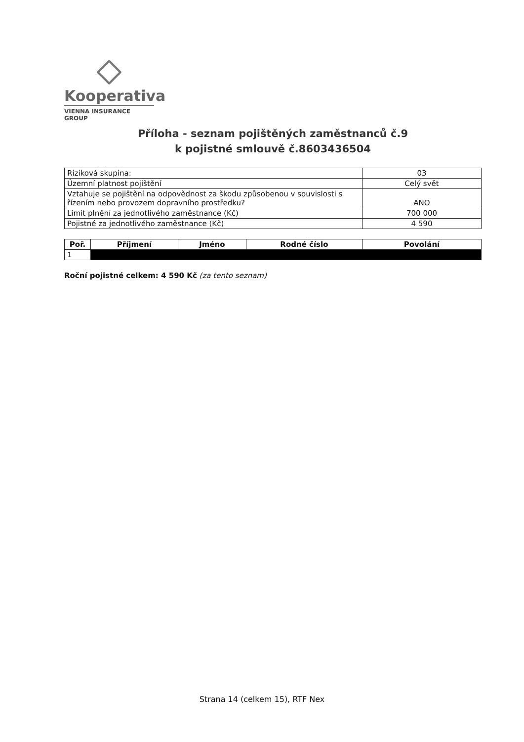Kooperativa
VIENNA INSURANCE GROUP
Příloha - seznam pojištěných zaměstnanců č.9
k pojistné smlouvě č.8603436504
| Riziková skupina: | 03 |
| Územní platnost pojištění | Celý svět |
| Vztahuje se pojištění na odpovědnost za škodu způsobenou v souvislosti s řízením nebo provozem dopravního prostředku? | ANO |
| Limit plnění za jednotlivého zaměstnance (Kč) | 700 000 |
| Pojistné za jednotlivého zaměstnance (Kč) | 4 590 |
| Poř. | Příjmení | Jméno | Rodné číslo | Povolání |
| --- | --- | --- | --- | --- |
| 1 | | | | |
Roční pojistné celkem: 4 590 Kč (za tento seznam)
Strana 14 (celkem 15), RTF Nex